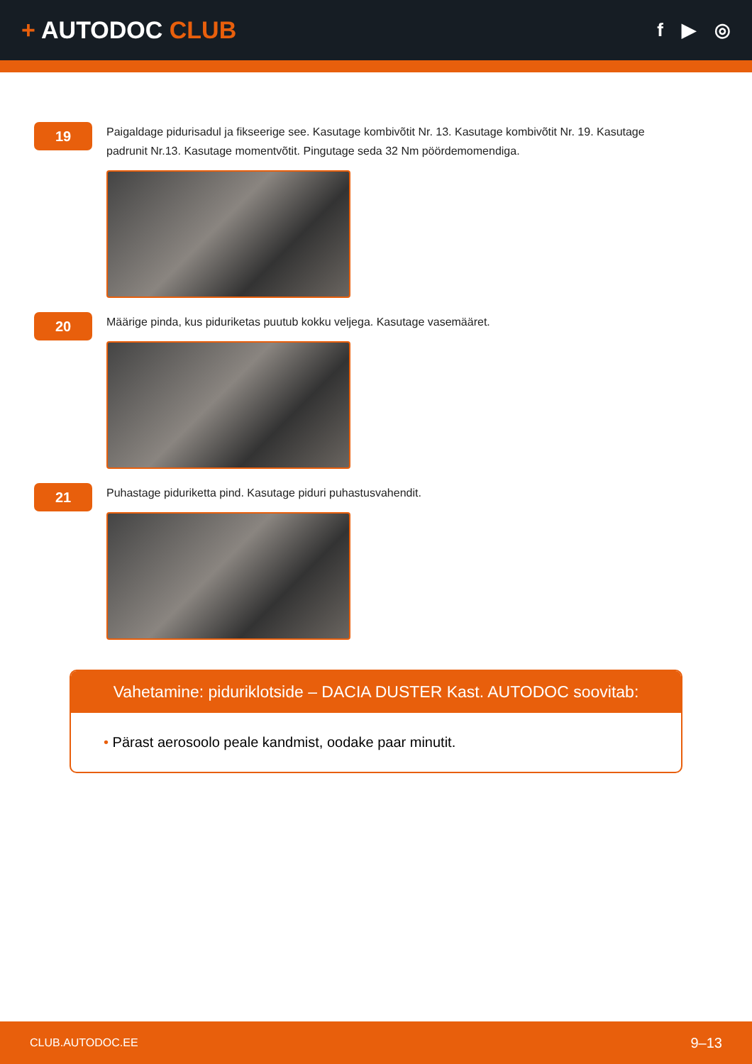+ AUTODOC CLUB
f ▶ ◎
19
Paigaldage pidurisadul ja fikseerige see. Kasutage kombivõtit Nr. 13. Kasutage kombivõtit Nr. 19. Kasutage padrunit Nr.13. Kasutage momentvõtit. Pingutage seda 32 Nm pöördemomendiga.
20
Määrige pinda, kus piduriketas puutub kokku veljega. Kasutage vasemääret.
21
Puhastage piduriketta pind. Kasutage piduri puhastusvahendit.
Vahetamine: piduriklotside – DACIA DUSTER Kast. AUTODOC soovitab:
• Pärast aerosoolo peale kandmist, oodake paar minutit.
CLUB.AUTODOC.EE 9–13